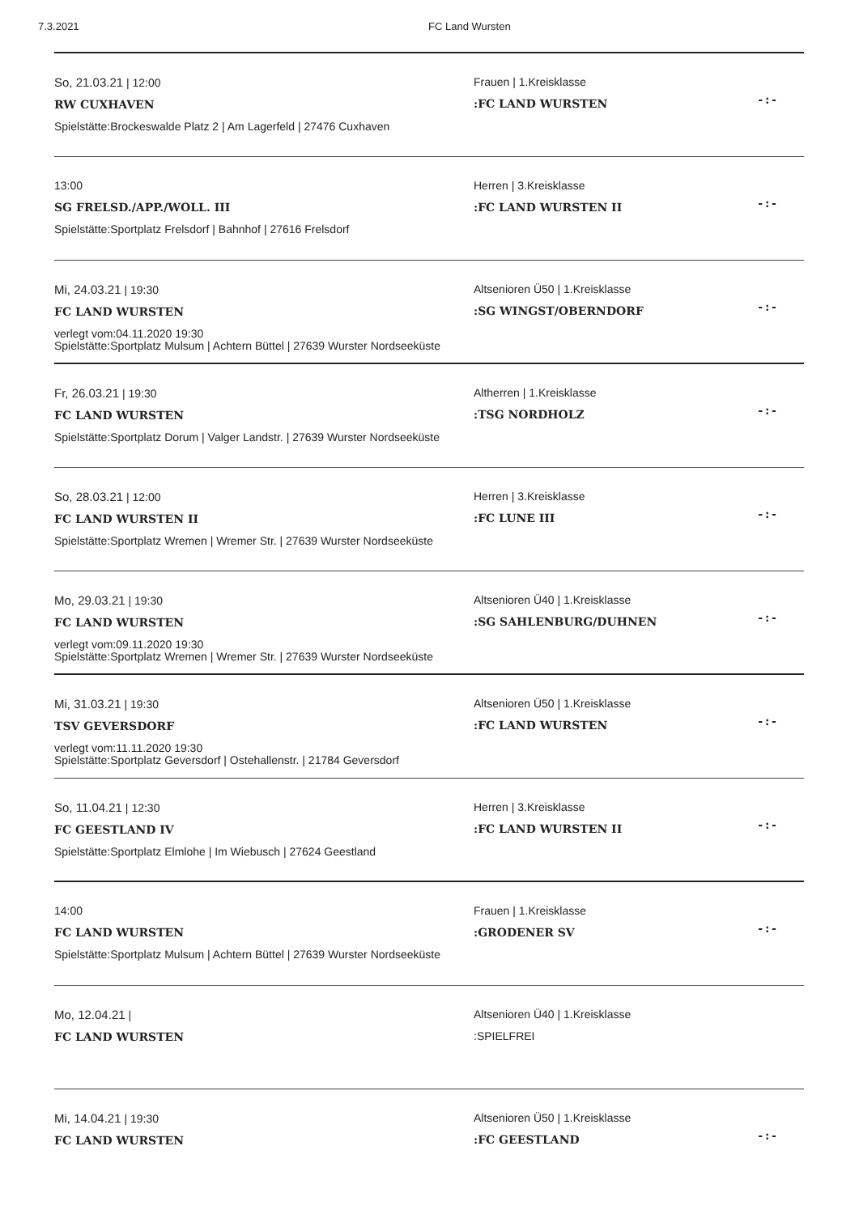7.3.2021 FC Land Wursten
So, 21.03.21 | 12:00
RW CUXHAVEN
Spielstätte:Brockeswalde Platz 2 | Am Lagerfeld | 27476 Cuxhaven
Frauen | 1.Kreisklasse
:FC LAND WURSTEN
-:-
13:00
SG FRELSD./APP./WOLL. III
Spielstätte:Sportplatz Frelsdorf | Bahnhof | 27616 Frelsdorf
Herren | 3.Kreisklasse
:FC LAND WURSTEN II
-:-
Mi, 24.03.21 | 19:30
FC LAND WURSTEN
verlegt vom:04.11.2020 19:30
Spielstätte:Sportplatz Mulsum | Achtern Büttel | 27639 Wurster Nordseeküste
Altsenioren Ü50 | 1.Kreisklasse
:SG WINGST/OBERNDORF
-:-
Fr, 26.03.21 | 19:30
FC LAND WURSTEN
Spielstätte:Sportplatz Dorum | Valger Landstr. | 27639 Wurster Nordseeküste
Altherren | 1.Kreisklasse
:TSG NORDHOLZ
-:-
So, 28.03.21 | 12:00
FC LAND WURSTEN II
Spielstätte:Sportplatz Wremen | Wremer Str. | 27639 Wurster Nordseeküste
Herren | 3.Kreisklasse
:FC LUNE III
-:-
Mo, 29.03.21 | 19:30
FC LAND WURSTEN
verlegt vom:09.11.2020 19:30
Spielstätte:Sportplatz Wremen | Wremer Str. | 27639 Wurster Nordseeküste
Altsenioren Ü40 | 1.Kreisklasse
:SG SAHLENBURG/DUHNEN
-:-
Mi, 31.03.21 | 19:30
TSV GEVERSDORF
verlegt vom:11.11.2020 19:30
Spielstätte:Sportplatz Geversdorf | Ostehallenstr. | 21784 Geversdorf
Altsenioren Ü50 | 1.Kreisklasse
:FC LAND WURSTEN
-:-
So, 11.04.21 | 12:30
FC GEESTLAND IV
Spielstätte:Sportplatz Elmlohe | Im Wiebusch | 27624 Geestland
Herren | 3.Kreisklasse
:FC LAND WURSTEN II
-:-
14:00
FC LAND WURSTEN
Spielstätte:Sportplatz Mulsum | Achtern Büttel | 27639 Wurster Nordseeküste
Frauen | 1.Kreisklasse
:GRODENER SV
-:-
Mo, 12.04.21 |
FC LAND WURSTEN
Altsenioren Ü40 | 1.Kreisklasse
:SPIELFREI
Mi, 14.04.21 | 19:30
FC LAND WURSTEN
Altsenioren Ü50 | 1.Kreisklasse
:FC GEESTLAND
-:-